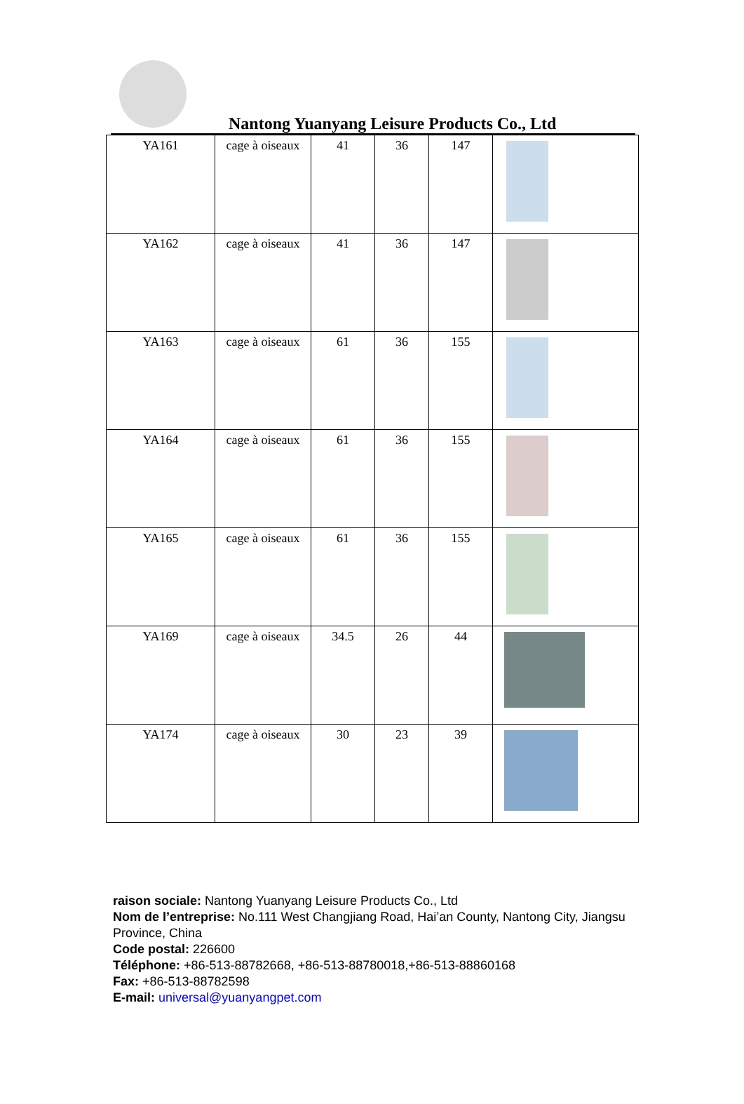Nantong Yuanyang Leisure Products Co., Ltd
| YA161 | cage à oiseaux | 41 | 36 | 147 | |
| YA162 | cage à oiseaux | 41 | 36 | 147 | |
| YA163 | cage à oiseaux | 61 | 36 | 155 | |
| YA164 | cage à oiseaux | 61 | 36 | 155 | |
| YA165 | cage à oiseaux | 61 | 36 | 155 | |
| YA169 | cage à oiseaux | 34.5 | 26 | 44 | |
| YA174 | cage à oiseaux | 30 | 23 | 39 | |
raison sociale: Nantong Yuanyang Leisure Products Co., Ltd
Nom de l’entreprise: No.111 West Changjiang Road, Hai’an County, Nantong City, Jiangsu Province, China
Code postal: 226600
Téléphone: +86-513-88782668, +86-513-88780018,+86-513-88860168
Fax: +86-513-88782598
E-mail: universal@yuanyangpet.com